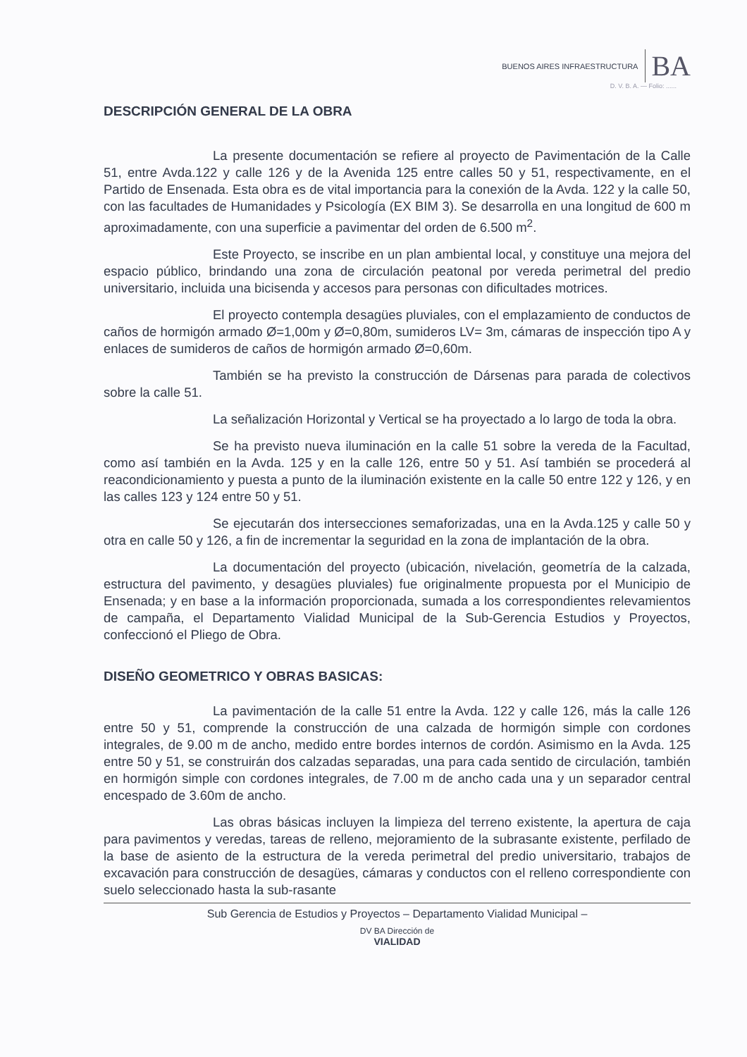BUENOS AIRES INFRAESTRUCTURA BA
D. V. B. A. — Folio: ......
DESCRIPCIÓN GENERAL DE LA OBRA
La presente documentación se refiere al proyecto de Pavimentación de la Calle 51, entre Avda.122 y calle 126 y de la Avenida 125 entre calles 50 y 51, respectivamente, en el Partido de Ensenada. Esta obra es de vital importancia para la conexión de la Avda. 122 y la calle 50, con las facultades de Humanidades y Psicología (EX BIM 3). Se desarrolla en una longitud de 600 m aproximadamente, con una superficie a pavimentar del orden de 6.500 m<sup>2</sup>.
Este Proyecto, se inscribe en un plan ambiental local, y constituye una mejora del espacio público, brindando una zona de circulación peatonal por vereda perimetral del predio universitario, incluida una bicisenda y accesos para personas con dificultades motrices.
El proyecto contempla desagües pluviales, con el emplazamiento de conductos de caños de hormigón armado Ø=1,00m y Ø=0,80m, sumideros LV= 3m, cámaras de inspección tipo A y enlaces de sumideros de caños de hormigón armado Ø=0,60m.
También se ha previsto la construcción de Dársenas para parada de colectivos sobre la calle 51.
La señalización Horizontal y Vertical se ha proyectado a lo largo de toda la obra.
Se ha previsto nueva iluminación en la calle 51 sobre la vereda de la Facultad, como así también en la Avda. 125 y en la calle 126, entre 50 y 51. Así también se procederá al reacondicionamiento y puesta a punto de la iluminación existente en la calle 50 entre 122 y 126, y en las calles 123 y 124 entre 50 y 51.
Se ejecutarán dos intersecciones semaforizadas, una en la Avda.125 y calle 50 y otra en calle 50 y 126, a fin de incrementar la seguridad en la zona de implantación de la obra.
La documentación del proyecto (ubicación, nivelación, geometría de la calzada, estructura del pavimento, y desagües pluviales) fue originalmente propuesta por el Municipio de Ensenada; y en base a la información proporcionada, sumada a los correspondientes relevamientos de campaña, el Departamento Vialidad Municipal de la Sub-Gerencia Estudios y Proyectos, confeccionó el Pliego de Obra.
DISEÑO GEOMETRICO Y OBRAS BASICAS:
La pavimentación de la calle 51 entre la Avda. 122 y calle 126, más la calle 126 entre 50 y 51, comprende la construcción de una calzada de hormigón simple con cordones integrales, de 9.00 m de ancho, medido entre bordes internos de cordón. Asimismo en la Avda. 125 entre 50 y 51, se construirán dos calzadas separadas, una para cada sentido de circulación, también en hormigón simple con cordones integrales, de 7.00 m de ancho cada una y un separador central encespado de 3.60m de ancho.
Las obras básicas incluyen la limpieza del terreno existente, la apertura de caja para pavimentos y veredas, tareas de relleno, mejoramiento de la subrasante existente, perfilado de la base de asiento de la estructura de la vereda perimetral del predio universitario, trabajos de excavación para construcción de desagües, cámaras y conductos con el relleno correspondiente con suelo seleccionado hasta la sub-rasante
Sub Gerencia de Estudios y Proyectos – Departamento Vialidad Municipal –
DV BA Dirección de
VIALIDAD